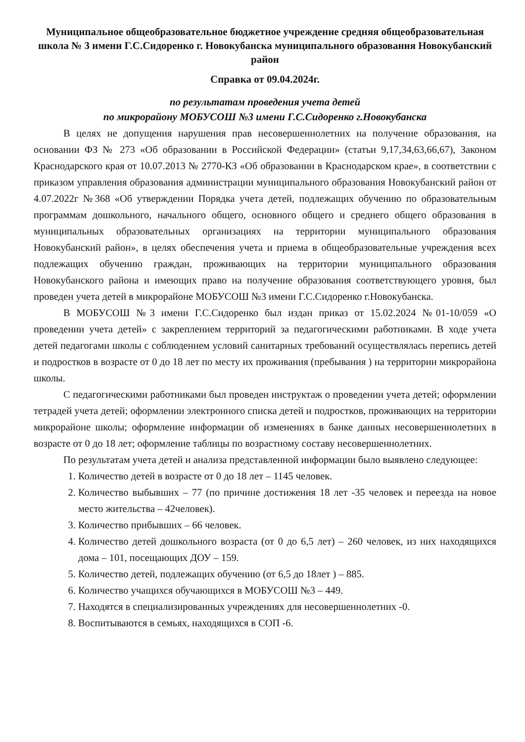Муниципальное общеобразовательное бюджетное учреждение средняя общеобразовательная школа № 3 имени Г.С.Сидоренко г. Новокубанска муниципального образования Новокубанский район
Справка от 09.04.2024г.
по результатам проведения учета детей
по микрорайону МОБУСОШ №3 имени Г.С.Сидоренко г.Новокубанска
В целях не допущения нарушения прав несовершеннолетних на получение образования, на основании ФЗ № 273 «Об образовании в Российской Федерации» (статьи 9,17,34,63,66,67), Законом Краснодарского края от 10.07.2013 № 2770-КЗ «Об образовании в Краснодарском крае», в соответствии с приказом управления образования администрации муниципального образования Новокубанский район от 4.07.2022г №368 «Об утверждении Порядка учета детей, подлежащих обучению по образовательным программам дошкольного, начального общего, основного общего и среднего общего образования в муниципальных образовательных организациях на территории муниципального образования Новокубанский район», в целях обеспечения учета и приема в общеобразовательные учреждения всех подлежащих обучению граждан, проживающих на территории муниципального образования Новокубанского района и имеющих право на получение образования соответствующего уровня, был проведен учета детей в микрорайоне МОБУСОШ №3 имени Г.С.Сидоренко г.Новокубанска.
В МОБУСОШ №3 имени Г.С.Сидоренко был издан приказ от 15.02.2024 №01-10/059 «О проведении учета детей» с закреплением территорий за педагогическими работниками. В ходе учета детей педагогами школы с соблюдением условий санитарных требований осуществлялась перепись детей и подростков в возрасте от 0 до 18 лет по месту их проживания (пребывания ) на территории микрорайона школы.
С педагогическими работниками был проведен инструктаж о проведении учета детей; оформлении тетрадей учета детей; оформлении электронного списка детей и подростков, проживающих на территории микрорайоне школы; оформление информации об изменениях в банке данных несовершеннолетних в возрасте от 0 до 18 лет; оформление таблицы по возрастному составу несовершеннолетних.
По результатам учета детей и анализа представленной информации было выявлено следующее:
1. Количество детей в возрасте от 0 до 18 лет – 1145 человек.
2. Количество выбывших – 77 (по причине достижения 18 лет -35 человек и переезда на новое место жительства – 42человек).
3. Количество прибывших – 66 человек.
4. Количество детей дошкольного возраста (от 0 до 6,5 лет) – 260 человек, из них находящихся дома – 101, посещающих ДОУ – 159.
5. Количество детей, подлежащих обучению (от 6,5 до 18лет ) – 885.
6. Количество учащихся обучающихся в МОБУСОШ №3 – 449.
7. Находятся в специализированных учреждениях для несовершеннолетних -0.
8. Воспитываются в семьях, находящихся в СОП -6.